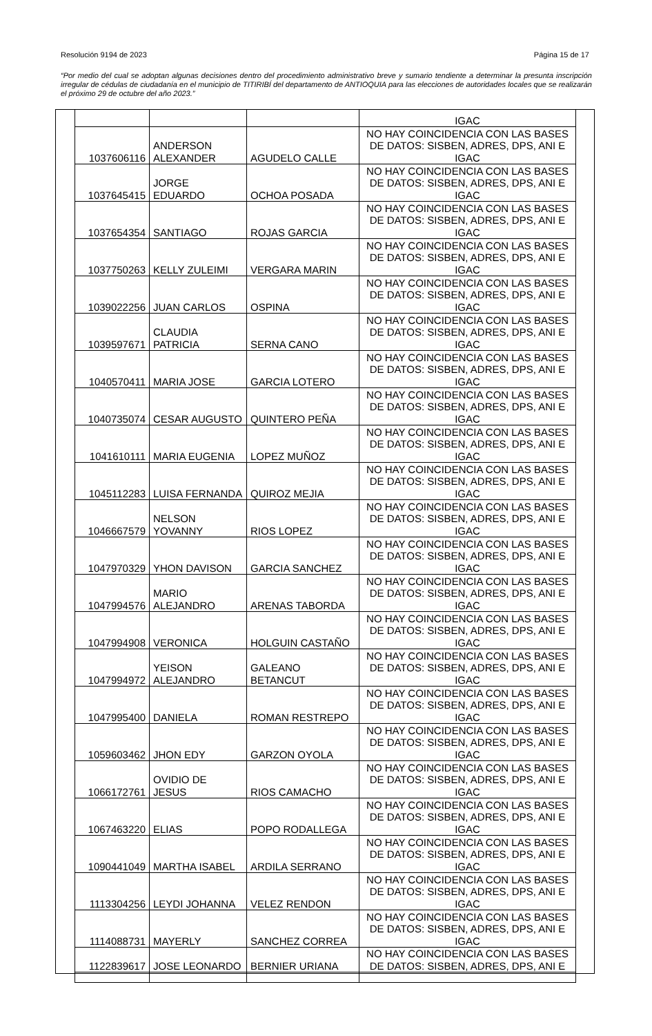Resolución 9194 de 2023 Página 15 de 17
“Por medio del cual se adoptan algunas decisiones dentro del procedimiento administrativo breve y sumario tendiente a determinar la presunta inscripción irregular de cédulas de ciudadanía en el municipio de TITIRIBÍ del departamento de ANTIOQUIA para las elecciones de autoridades locales que se realizarán el próximo 29 de octubre del año 2023.”
| | | | IGAC |
| 1037606116 | ANDERSON ALEXANDER | AGUDELO CALLE | NO HAY COINCIDENCIA CON LAS BASES DE DATOS: SISBEN, ADRES, DPS, ANI E IGAC |
| 1037645415 | JORGE EDUARDO | OCHOA POSADA | NO HAY COINCIDENCIA CON LAS BASES DE DATOS: SISBEN, ADRES, DPS, ANI E IGAC |
| 1037654354 | SANTIAGO | ROJAS GARCIA | NO HAY COINCIDENCIA CON LAS BASES DE DATOS: SISBEN, ADRES, DPS, ANI E IGAC |
| 1037750263 | KELLY ZULEIMI | VERGARA MARIN | NO HAY COINCIDENCIA CON LAS BASES DE DATOS: SISBEN, ADRES, DPS, ANI E IGAC |
| 1039022256 | JUAN CARLOS | OSPINA | NO HAY COINCIDENCIA CON LAS BASES DE DATOS: SISBEN, ADRES, DPS, ANI E IGAC |
| 1039597671 | CLAUDIA PATRICIA | SERNA CANO | NO HAY COINCIDENCIA CON LAS BASES DE DATOS: SISBEN, ADRES, DPS, ANI E IGAC |
| 1040570411 | MARIA JOSE | GARCIA LOTERO | NO HAY COINCIDENCIA CON LAS BASES DE DATOS: SISBEN, ADRES, DPS, ANI E IGAC |
| 1040735074 | CESAR AUGUSTO | QUINTERO PEÑA | NO HAY COINCIDENCIA CON LAS BASES DE DATOS: SISBEN, ADRES, DPS, ANI E IGAC |
| 1041610111 | MARIA EUGENIA | LOPEZ MUÑOZ | NO HAY COINCIDENCIA CON LAS BASES DE DATOS: SISBEN, ADRES, DPS, ANI E IGAC |
| 1045112283 | LUISA FERNANDA | QUIROZ MEJIA | NO HAY COINCIDENCIA CON LAS BASES DE DATOS: SISBEN, ADRES, DPS, ANI E IGAC |
| 1046667579 | NELSON YOVANNY | RIOS LOPEZ | NO HAY COINCIDENCIA CON LAS BASES DE DATOS: SISBEN, ADRES, DPS, ANI E IGAC |
| 1047970329 | YHON DAVISON | GARCIA SANCHEZ | NO HAY COINCIDENCIA CON LAS BASES DE DATOS: SISBEN, ADRES, DPS, ANI E IGAC |
| 1047994576 | MARIO ALEJANDRO | ARENAS TABORDA | NO HAY COINCIDENCIA CON LAS BASES DE DATOS: SISBEN, ADRES, DPS, ANI E IGAC |
| 1047994908 | VERONICA | HOLGUIN CASTAÑO | NO HAY COINCIDENCIA CON LAS BASES DE DATOS: SISBEN, ADRES, DPS, ANI E IGAC |
| 1047994972 | YEISON ALEJANDRO | GALEANO BETANCUT | NO HAY COINCIDENCIA CON LAS BASES DE DATOS: SISBEN, ADRES, DPS, ANI E IGAC |
| 1047995400 | DANIELA | ROMAN RESTREPO | NO HAY COINCIDENCIA CON LAS BASES DE DATOS: SISBEN, ADRES, DPS, ANI E IGAC |
| 1059603462 | JHON EDY | GARZON OYOLA | NO HAY COINCIDENCIA CON LAS BASES DE DATOS: SISBEN, ADRES, DPS, ANI E IGAC |
| 1066172761 | OVIDIO DE JESUS | RIOS CAMACHO | NO HAY COINCIDENCIA CON LAS BASES DE DATOS: SISBEN, ADRES, DPS, ANI E IGAC |
| 1067463220 | ELIAS | POPO RODALLEGA | NO HAY COINCIDENCIA CON LAS BASES DE DATOS: SISBEN, ADRES, DPS, ANI E IGAC |
| 1090441049 | MARTHA ISABEL | ARDILA SERRANO | NO HAY COINCIDENCIA CON LAS BASES DE DATOS: SISBEN, ADRES, DPS, ANI E IGAC |
| 1113304256 | LEYDI JOHANNA | VELEZ RENDON | NO HAY COINCIDENCIA CON LAS BASES DE DATOS: SISBEN, ADRES, DPS, ANI E IGAC |
| 1114088731 | MAYERLY | SANCHEZ CORREA | NO HAY COINCIDENCIA CON LAS BASES DE DATOS: SISBEN, ADRES, DPS, ANI E IGAC |
| 1122839617 | JOSE LEONARDO | BERNIER URIANA | NO HAY COINCIDENCIA CON LAS BASES DE DATOS: SISBEN, ADRES, DPS, ANI E |